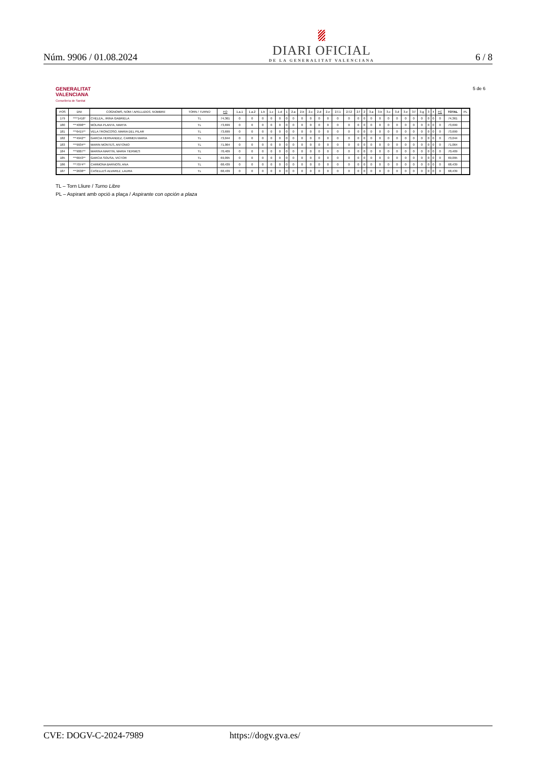Núm. 9906 / 01.08.2024
DIARI OFICIAL
DE LA GENERALITAT VALENCIANA
6 / 8
GENERALITAT
VALENCIANA
Conselleria de Sanitat
5 de 6
| POS | DNI | COGNOMS, NOM / APELLIDOS, NOMBRE | TORN / TURNO | FO | 1.a.1 | 1.a.2 | 1.b | 1.c | 1.d | 1 | 2.a | 2.b | 2.c | 2.d | 2.e | 2.f.1 | 2.f.2 | 2.f | 2 | 3.a | 3.b | 3.c | 3.d | 3.e | 3.f | 3.g | 3 | 4 | FC | TOTAL | PL |
| --- | --- | --- | --- | --- | --- | --- | --- | --- | --- | --- | --- | --- | --- | --- | --- | --- | --- | --- | --- | --- | --- | --- | --- | --- | --- | --- | --- | --- | --- | --- | --- |
| 179 | ****1416* | CHELEA,, IRINA GABRIELA | TL | 74,361 | 0 | 0 | 0 | 0 | 0 | 0 | 0 | 0 | 0 | 0 | 0 | 0 | 0 | 0 | 0 | 0 | 0 | 0 | 0 | 0 | 0 | 0 | 0 | 0 | 0 | 74,361 | |
| 180 | ***4098** | MOLINA PLANTA, MARTA | TL | 73,699 | 0 | 0 | 0 | 0 | 0 | 0 | 0 | 0 | 0 | 0 | 0 | 0 | 0 | 0 | 0 | 0 | 0 | 0 | 0 | 0 | 0 | 0 | 0 | 0 | 0 | 73,699 | |
| 181 | ***6415** | VELA TRONCOSO, MARIA DEL PILAR | TL | 73,699 | 0 | 0 | 0 | 0 | 0 | 0 | 0 | 0 | 0 | 0 | 0 | 0 | 0 | 0 | 0 | 0 | 0 | 0 | 0 | 0 | 0 | 0 | 0 | 0 | 0 | 73,699 | |
| 182 | ***4942** | GARCIA HERNANDEZ, CARMEN MARIA | TL | 73,044 | 0 | 0 | 0 | 0 | 0 | 0 | 0 | 0 | 0 | 0 | 0 | 0 | 0 | 0 | 0 | 0 | 0 | 0 | 0 | 0 | 0 | 0 | 0 | 0 | 0 | 73,044 | |
| 183 | ***9934** | MARIN MONTES, ANTONIO | TL | 71,064 | 0 | 0 | 0 | 0 | 0 | 0 | 0 | 0 | 0 | 0 | 0 | 0 | 0 | 0 | 0 | 0 | 0 | 0 | 0 | 0 | 0 | 0 | 0 | 0 | 0 | 71,064 | |
| 184 | ***9007** | MARINA MARTIN, MARIA TIERMES | TL | 70,409 | 0 | 0 | 0 | 0 | 0 | 0 | 0 | 0 | 0 | 0 | 0 | 0 | 0 | 0 | 0 | 0 | 0 | 0 | 0 | 0 | 0 | 0 | 0 | 0 | 0 | 70,409 | |
| 185 | ***6643** | GARCIA SOUSA, VICTOR | TL | 69,095 | 0 | 0 | 0 | 0 | 0 | 0 | 0 | 0 | 0 | 0 | 0 | 0 | 0 | 0 | 0 | 0 | 0 | 0 | 0 | 0 | 0 | 0 | 0 | 0 | 0 | 69,095 | |
| 186 | ***7074** | CARMONA BARNOSI, ANA | TL | 68,439 | 0 | 0 | 0 | 0 | 0 | 0 | 0 | 0 | 0 | 0 | 0 | 0 | 0 | 0 | 0 | 0 | 0 | 0 | 0 | 0 | 0 | 0 | 0 | 0 | 0 | 68,439 | |
| 187 | ***2638** | CASELLES ALVAREZ, LAURA | TL | 68,439 | 0 | 0 | 0 | 0 | 0 | 0 | 0 | 0 | 0 | 0 | 0 | 0 | 0 | 0 | 0 | 0 | 0 | 0 | 0 | 0 | 0 | 0 | 0 | 0 | 0 | 68,439 | |
TL – Torn Lliure / Turno Libre
PL – Aspirant amb opció a plaça / Aspirante con opción a plaza
CVE: DOGV-C-2024-7989 https://dogv.gva.es/